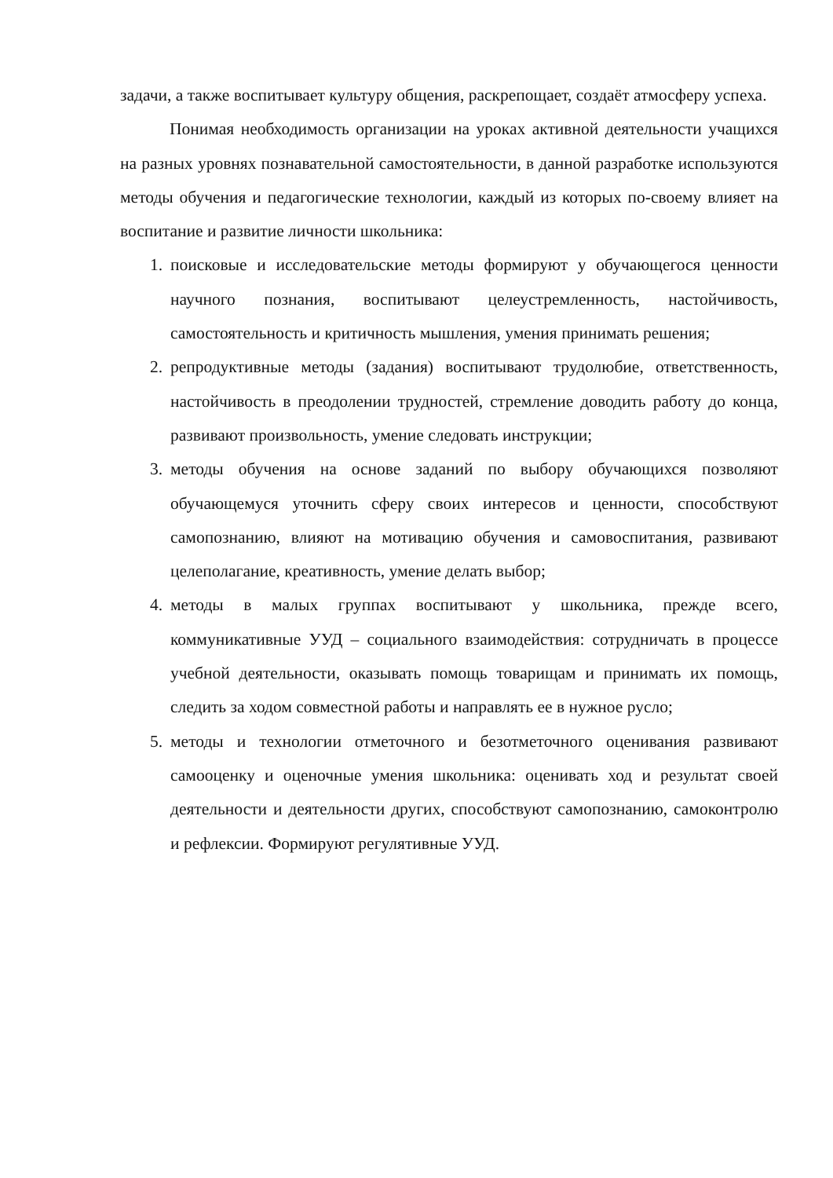задачи, а также воспитывает культуру общения, раскрепощает, создаёт атмосферу успеха.
Понимая необходимость организации на уроках активной деятельности учащихся на разных уровнях познавательной самостоятельности, в данной разработке используются методы обучения и педагогические технологии, каждый из которых по-своему влияет на воспитание и развитие личности школьника:
1. поисковые и исследовательские методы формируют у обучающегося ценности научного познания, воспитывают целеустремленность, настойчивость, самостоятельность и критичность мышления, умения принимать решения;
2. репродуктивные методы (задания) воспитывают трудолюбие, ответственность, настойчивость в преодолении трудностей, стремление доводить работу до конца, развивают произвольность, умение следовать инструкции;
3. методы обучения на основе заданий по выбору обучающихся позволяют обучающемуся уточнить сферу своих интересов и ценности, способствуют самопознанию, влияют на мотивацию обучения и самовоспитания, развивают целеполагание, креативность, умение делать выбор;
4. методы в малых группах воспитывают у школьника, прежде всего, коммуникативные УУД – социального взаимодействия: сотрудничать в процессе учебной деятельности, оказывать помощь товарищам и принимать их помощь, следить за ходом совместной работы и направлять ее в нужное русло;
5. методы и технологии отметочного и безотметочного оценивания развивают самооценку и оценочные умения школьника: оценивать ход и результат своей деятельности и деятельности других, способствуют самопознанию, самоконтролю и рефлексии. Формируют регулятивные УУД.